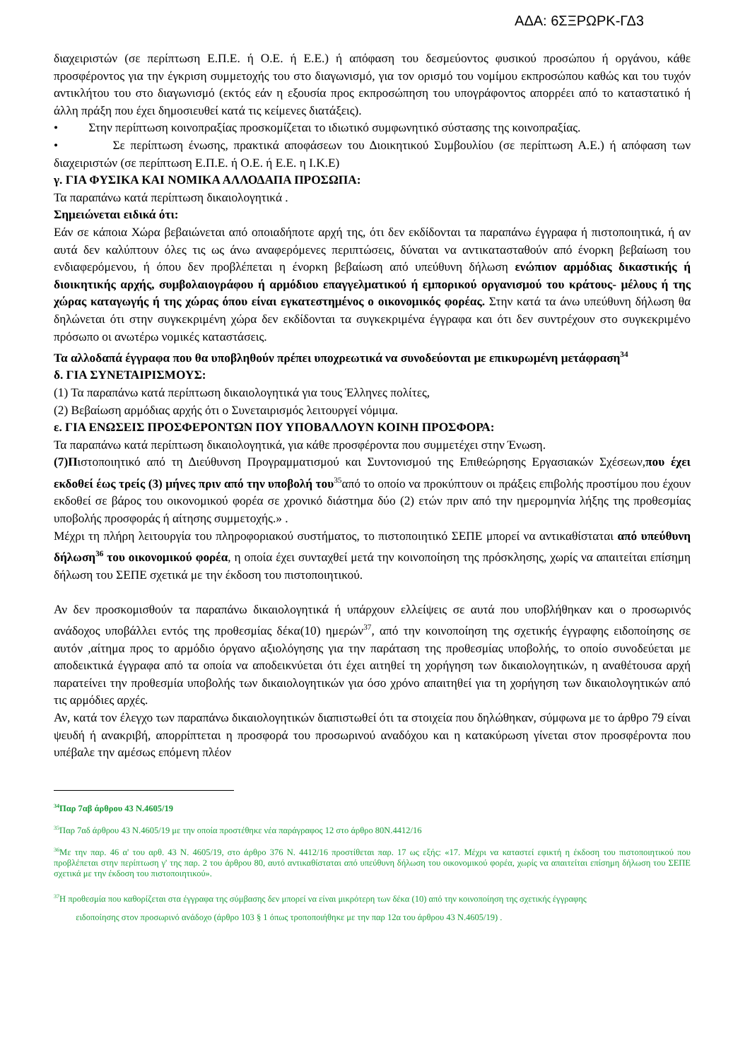ΑΔΑ: 6ΣΞΡΩΡΚ-ΓΔ3
διαχειριστών (σε περίπτωση Ε.Π.Ε. ή Ο.Ε. ή Ε.Ε.) ή απόφαση του δεσμεύοντος φυσικού προσώπου ή οργάνου, κάθε προσφέροντος για την έγκριση συμμετοχής του στο διαγωνισμό, για τον ορισμό του νομίμου εκπροσώπου καθώς και του τυχόν αντικλήτου του στο διαγωνισμό (εκτός εάν η εξουσία προς εκπροσώπηση του υπογράφοντος απορρέει από το καταστατικό ή άλλη πράξη που έχει δημοσιευθεί κατά τις κείμενες διατάξεις).
• Στην περίπτωση κοινοπραξίας προσκομίζεται το ιδιωτικό συμφωνητικό σύστασης της κοινοπραξίας.
• Σε περίπτωση ένωσης, πρακτικά αποφάσεων του Διοικητικού Συμβουλίου (σε περίπτωση Α.Ε.) ή απόφαση των διαχειριστών (σε περίπτωση Ε.Π.Ε. ή Ο.Ε. ή Ε.Ε. η Ι.Κ.Ε)
γ. ΓΙΑ ΦΥΣΙΚΑ ΚΑΙ ΝΟΜΙΚΑ ΑΛΛΟΔΑΠΑ ΠΡΟΣΩΠΑ:
Τα παραπάνω κατά περίπτωση δικαιολογητικά .
Σημειώνεται ειδικά ότι:
Εάν σε κάποια Χώρα βεβαιώνεται από οποιαδήποτε αρχή της, ότι δεν εκδίδονται τα παραπάνω έγγραφα ή πιστοποιητικά, ή αν αυτά δεν καλύπτουν όλες τις ως άνω αναφερόμενες περιπτώσεις, δύναται να αντικατασταθούν από ένορκη βεβαίωση του ενδιαφερόμενου, ή όπου δεν προβλέπεται η ένορκη βεβαίωση από υπεύθυνη δήλωση ενώπιον αρμόδιας δικαστικής ή διοικητικής αρχής, συμβολαιογράφου ή αρμόδιου επαγγελματικού ή εμπορικού οργανισμού του κράτους- μέλους ή της χώρας καταγωγής ή της χώρας όπου είναι εγκατεστημένος ο οικονομικός φορέας. Στην κατά τα άνω υπεύθυνη δήλωση θα δηλώνεται ότι στην συγκεκριμένη χώρα δεν εκδίδονται τα συγκεκριμένα έγγραφα και ότι δεν συντρέχουν στο συγκεκριμένο πρόσωπο οι ανωτέρω νομικές καταστάσεις.
Τα αλλοδαπά έγγραφα που θα υποβληθούν πρέπει υποχρεωτικά να συνοδεύονται με επικυρωμένη μετάφραση<sup>34</sup>
δ. ΓΙΑ ΣΥΝΕΤΑΙΡΙΣΜΟΥΣ:
(1) Τα παραπάνω κατά περίπτωση δικαιολογητικά για τους Έλληνες πολίτες,
(2) Βεβαίωση αρμόδιας αρχής ότι ο Συνεταιρισμός λειτουργεί νόμιμα.
ε. ΓΙΑ ΕΝΩΣΕΙΣ ΠΡΟΣΦΕΡΟΝΤΩΝ ΠΟΥ ΥΠΟΒΑΛΛΟΥΝ ΚΟΙΝΗ ΠΡΟΣΦΟΡΑ:
Τα παραπάνω κατά περίπτωση δικαιολογητικά, για κάθε προσφέροντα που συμμετέχει στην Ένωση.
(7)Πιστοποιητικό από τη Διεύθυνση Προγραμματισμού και Συντονισμού της Επιθεώρησης Εργασιακών Σχέσεων,που έχει εκδοθεί έως τρείς (3) μήνες πριν από την υποβολή του<sup>35</sup>από το οποίο να προκύπτουν οι πράξεις επιβολής προστίμου που έχουν εκδοθεί σε βάρος του οικονομικού φορέα σε χρονικό διάστημα δύο (2) ετών πριν από την ημερομηνία λήξης της προθεσμίας υποβολής προσφοράς ή αίτησης συμμετοχής.» .
Μέχρι τη πλήρη λειτουργία του πληροφοριακού συστήματος, το πιστοποιητικό ΣΕΠΕ μπορεί να αντικαθίσταται από υπεύθυνη δήλωση<sup>36</sup> του οικονομικού φορέα, η οποία έχει συνταχθεί μετά την κοινοποίηση της πρόσκλησης, χωρίς να απαιτείται επίσημη δήλωση του ΣΕΠΕ σχετικά με την έκδοση του πιστοποιητικού.
Αν δεν προσκομισθούν τα παραπάνω δικαιολογητικά ή υπάρχουν ελλείψεις σε αυτά που υποβλήθηκαν και ο προσωρινός ανάδοχος υποβάλλει εντός της προθεσμίας δέκα(10) ημερών<sup>37</sup>, από την κοινοποίηση της σχετικής έγγραφης ειδοποίησης σε αυτόν ,αίτημα προς το αρμόδιο όργανο αξιολόγησης για την παράταση της προθεσμίας υποβολής, το οποίο συνοδεύεται με αποδεικτικά έγγραφα από τα οποία να αποδεικνύεται ότι έχει αιτηθεί τη χορήγηση των δικαιολογητικών, η αναθέτουσα αρχή παρατείνει την προθεσμία υποβολής των δικαιολογητικών για όσο χρόνο απαιτηθεί για τη χορήγηση των δικαιολογητικών από τις αρμόδιες αρχές.
Αν, κατά τον έλεγχο των παραπάνω δικαιολογητικών διαπιστωθεί ότι τα στοιχεία που δηλώθηκαν, σύμφωνα με το άρθρο 79 είναι ψευδή ή ανακριβή, απορρίπτεται η προσφορά του προσωρινού αναδόχου και η κατακύρωση γίνεται στον προσφέροντα που υπέβαλε την αμέσως επόμενη πλέον
<sup>34</sup> Παρ 7αβ άρθρου 43 Ν.4605/19
<sup>35</sup> Παρ 7αδ άρθρου 43 Ν.4605/19 με την οποία προστέθηκε νέα παράγραφος 12 στο άρθρο 80Ν.4412/16
<sup>36</sup> Με την παρ. 46 α' του αρθ. 43 Ν. 4605/19, στο άρθρο 376 Ν. 4412/16 προστίθεται παρ. 17 ως εξής: «17. Μέχρι να καταστεί εφικτή η έκδοση του πιστοποιητικού που προβλέπεται στην περίπτωση γ' της παρ. 2 του άρθρου 80, αυτό αντικαθίσταται από υπεύθυνη δήλωση του οικονομικού φορέα, χωρίς να απαιτείται επίσημη δήλωση του ΣΕΠΕ σχετικά με την έκδοση του πιστοποιητικού».
<sup>37</sup> Η προθεσμία που καθορίζεται στα έγγραφα της σύμβασης δεν μπορεί να είναι μικρότερη των δέκα (10) από την κοινοποίηση της σχετικής έγγραφης
ειδοποίησης στον προσωρινό ανάδοχο (άρθρο 103 § 1 όπως τροποποιήθηκε με την παρ 12α του άρθρου 43 Ν.4605/19) .